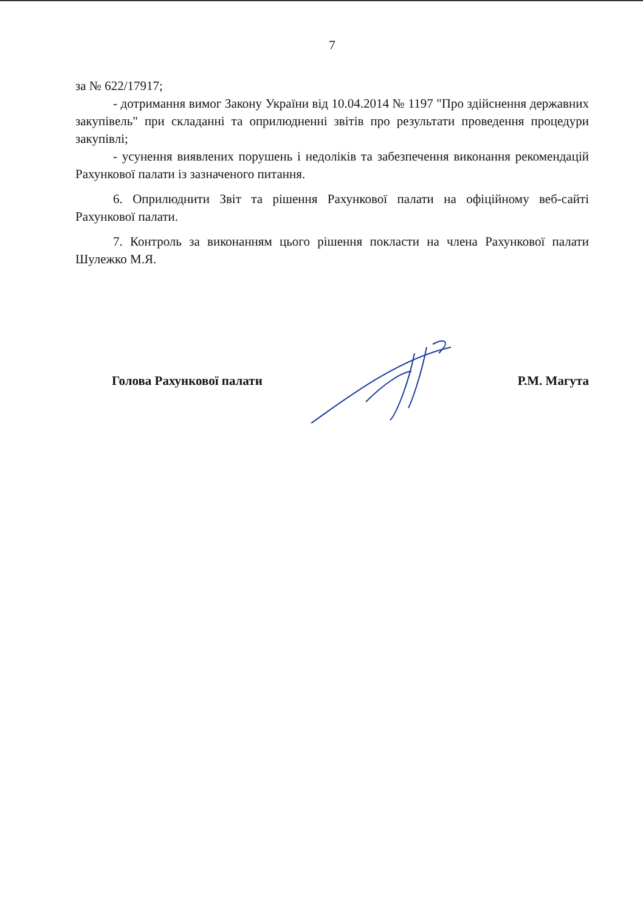7
за № 622/17917;
- дотримання вимог Закону України від 10.04.2014 № 1197 "Про здійснення державних закупівель" при складанні та оприлюдненні звітів про результати проведення процедури закупівлі;
- усунення виявлених порушень і недоліків та забезпечення виконання рекомендацій Рахункової палати із зазначеного питання.
6. Оприлюднити Звіт та рішення Рахункової палати на офіційному веб-сайті Рахункової палати.
7. Контроль за виконанням цього рішення покласти на члена Рахункової палати Шулежко М.Я.
Голова Рахункової палати Р.М. Магута